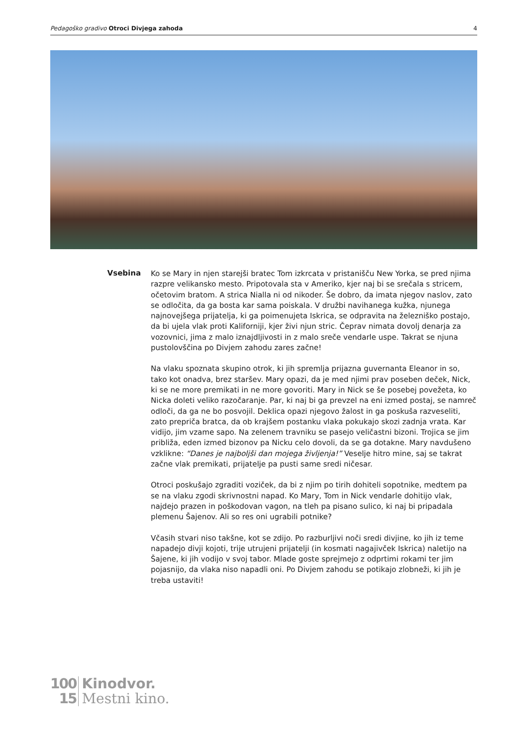Pedagoško gradivo Otroci Divjega zahoda 4
Vsebina
Ko se Mary in njen starejši bratec Tom izkrcata v pristanišču New Yorka, se pred njima razpre velikansko mesto. Pripotovala sta v Ameriko, kjer naj bi se srečala s stricem, očetovim bratom. A strica Nialla ni od nikoder. Še dobro, da imata njegov naslov, zato se odločita, da ga bosta kar sama poiskala. V družbi navihanega kužka, njunega najnovejšega prijatelja, ki ga poimenujeta Iskrica, se odpravita na železniško postajo, da bi ujela vlak proti Kaliforniji, kjer živi njun stric. Čeprav nimata dovolj denarja za vozovnici, jima z malo iznajdljivosti in z malo sreče vendarle uspe. Takrat se njuna pustolovščina po Divjem zahodu zares začne!
Na vlaku spoznata skupino otrok, ki jih spremlja prijazna guvernanta Eleanor in so, tako kot onadva, brez staršev. Mary opazi, da je med njimi prav poseben deček, Nick, ki se ne more premikati in ne more govoriti. Mary in Nick se še posebej povežeta, ko Nicka doleti veliko razočaranje. Par, ki naj bi ga prevzel na eni izmed postaj, se namreč odloči, da ga ne bo posvojil. Deklica opazi njegovo žalost in ga poskuša razveseliti, zato prepriča bratca, da ob krajšem postanku vlaka pokukajo skozi zadnja vrata. Kar vidijo, jim vzame sapo. Na zelenem travniku se pasejo veličastni bizoni. Trojica se jim približa, eden izmed bizonov pa Nicku celo dovoli, da se ga dotakne. Mary navdušeno vzklikne: “Danes je najboljši dan mojega življenja!” Veselje hitro mine, saj se takrat začne vlak premikati, prijatelje pa pusti same sredi ničesar.
Otroci poskušajo zgraditi voziček, da bi z njim po tirih dohiteli sopotnike, medtem pa se na vlaku zgodi skrivnostni napad. Ko Mary, Tom in Nick vendarle dohitijo vlak, najdejo prazen in poškodovan vagon, na tleh pa pisano sulico, ki naj bi pripadala plemenu Šajenov. Ali so res oni ugrabili potnike?
Včasih stvari niso takšne, kot se zdijo. Po razburljivi noči sredi divjine, ko jih iz teme napadejo divji kojoti, trije utrujeni prijatelji (in kosmati nagajivček Iskrica) naletijo na Šajene, ki jih vodijo v svoj tabor. Mlade goste sprejmejo z odprtimi rokami ter jim pojasnijo, da vlaka niso napadli oni. Po Divjem zahodu se potikajo zlobneži, ki jih je treba ustaviti!
100
15
Kinodvor.
Mestni kino.